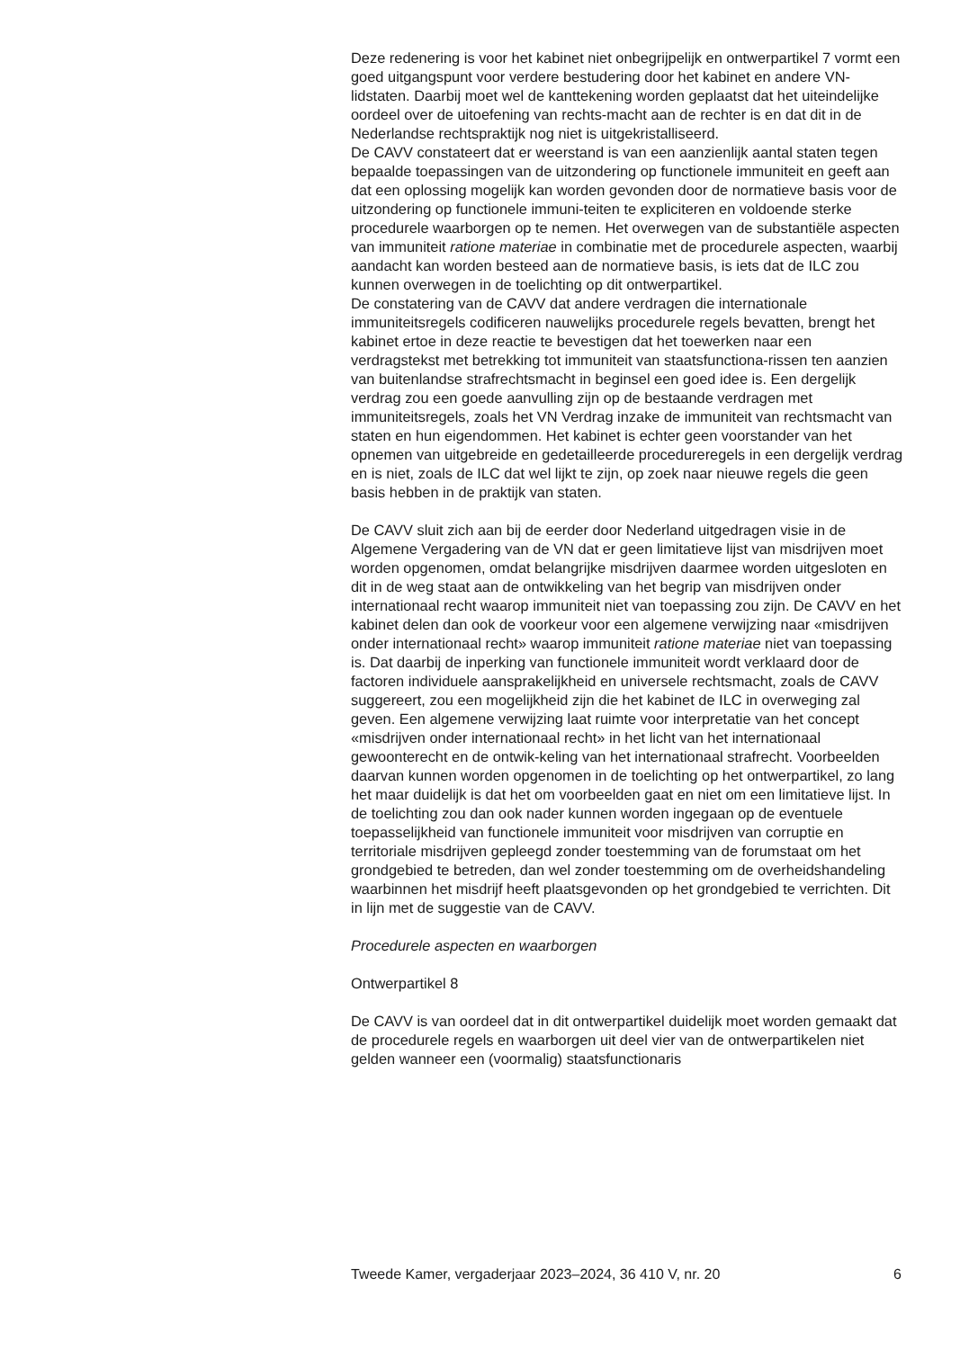Deze redenering is voor het kabinet niet onbegrijpelijk en ontwerpartikel 7 vormt een goed uitgangspunt voor verdere bestudering door het kabinet en andere VN-lidstaten. Daarbij moet wel de kanttekening worden geplaatst dat het uiteindelijke oordeel over de uitoefening van rechts-macht aan de rechter is en dat dit in de Nederlandse rechtspraktijk nog niet is uitgekristalliseerd.
De CAVV constateert dat er weerstand is van een aanzienlijk aantal staten tegen bepaalde toepassingen van de uitzondering op functionele immuniteit en geeft aan dat een oplossing mogelijk kan worden gevonden door de normatieve basis voor de uitzondering op functionele immuni-teiten te expliciteren en voldoende sterke procedurele waarborgen op te nemen. Het overwegen van de substantiële aspecten van immuniteit ratione materiae in combinatie met de procedurele aspecten, waarbij aandacht kan worden besteed aan de normatieve basis, is iets dat de ILC zou kunnen overwegen in de toelichting op dit ontwerpartikel.
De constatering van de CAVV dat andere verdragen die internationale immuniteitsregels codificeren nauwelijks procedurele regels bevatten, brengt het kabinet ertoe in deze reactie te bevestigen dat het toewerken naar een verdragstekst met betrekking tot immuniteit van staatsfunctiona-rissen ten aanzien van buitenlandse strafrechtsmacht in beginsel een goed idee is. Een dergelijk verdrag zou een goede aanvulling zijn op de bestaande verdragen met immuniteitsregels, zoals het VN Verdrag inzake de immuniteit van rechtsmacht van staten en hun eigendommen. Het kabinet is echter geen voorstander van het opnemen van uitgebreide en gedetailleerde procedureregels in een dergelijk verdrag en is niet, zoals de ILC dat wel lijkt te zijn, op zoek naar nieuwe regels die geen basis hebben in de praktijk van staten.
De CAVV sluit zich aan bij de eerder door Nederland uitgedragen visie in de Algemene Vergadering van de VN dat er geen limitatieve lijst van misdrijven moet worden opgenomen, omdat belangrijke misdrijven daarmee worden uitgesloten en dit in de weg staat aan de ontwikkeling van het begrip van misdrijven onder internationaal recht waarop immuniteit niet van toepassing zou zijn. De CAVV en het kabinet delen dan ook de voorkeur voor een algemene verwijzing naar «misdrijven onder internationaal recht» waarop immuniteit ratione materiae niet van toepassing is. Dat daarbij de inperking van functionele immuniteit wordt verklaard door de factoren individuele aansprakelijkheid en universele rechtsmacht, zoals de CAVV suggereert, zou een mogelijkheid zijn die het kabinet de ILC in overweging zal geven. Een algemene verwijzing laat ruimte voor interpretatie van het concept «misdrijven onder internationaal recht» in het licht van het internationaal gewoonterecht en de ontwik-keling van het internationaal strafrecht. Voorbeelden daarvan kunnen worden opgenomen in de toelichting op het ontwerpartikel, zo lang het maar duidelijk is dat het om voorbeelden gaat en niet om een limitatieve lijst. In de toelichting zou dan ook nader kunnen worden ingegaan op de eventuele toepasselijkheid van functionele immuniteit voor misdrijven van corruptie en territoriale misdrijven gepleegd zonder toestemming van de forumstaat om het grondgebied te betreden, dan wel zonder toestemming om de overheidshandeling waarbinnen het misdrijf heeft plaatsgevonden op het grondgebied te verrichten. Dit in lijn met de suggestie van de CAVV.
Procedurele aspecten en waarborgen
Ontwerpartikel 8
De CAVV is van oordeel dat in dit ontwerpartikel duidelijk moet worden gemaakt dat de procedurele regels en waarborgen uit deel vier van de ontwerpartikelen niet gelden wanneer een (voormalig) staatsfunctionaris
Tweede Kamer, vergaderjaar 2023–2024, 36 410 V, nr. 20 6